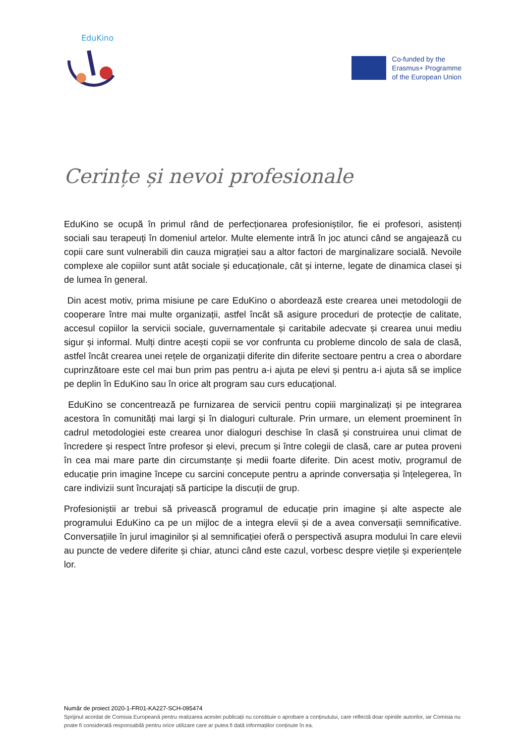EduKino
Co-funded by the
Erasmus+ Programme
of the European Union
Cerințe și nevoi profesionale
EduKino se ocupă în primul rând de perfecționarea profesioniștilor, fie ei profesori, asistenți sociali sau terapeuți în domeniul artelor. Multe elemente intră în joc atunci când se angajează cu copii care sunt vulnerabili din cauza migrației sau a altor factori de marginalizare socială. Nevoile complexe ale copiilor sunt atât sociale și educaționale, cât și interne, legate de dinamica clasei și de lumea în general.
Din acest motiv, prima misiune pe care EduKino o abordează este crearea unei metodologii de cooperare între mai multe organizații, astfel încât să asigure proceduri de protecție de calitate, accesul copiilor la servicii sociale, guvernamentale și caritabile adecvate și crearea unui mediu sigur și informal. Mulți dintre acești copii se vor confrunta cu probleme dincolo de sala de clasă, astfel încât crearea unei rețele de organizații diferite din diferite sectoare pentru a crea o abordare cuprinzătoare este cel mai bun prim pas pentru a-i ajuta pe elevi și pentru a-i ajuta să se implice pe deplin în EduKino sau în orice alt program sau curs educațional.
EduKino se concentrează pe furnizarea de servicii pentru copiii marginalizați și pe integrarea acestora în comunități mai largi și în dialoguri culturale. Prin urmare, un element proeminent în cadrul metodologiei este crearea unor dialoguri deschise în clasă și construirea unui climat de încredere și respect între profesor și elevi, precum și între colegii de clasă, care ar putea proveni în cea mai mare parte din circumstanțe și medii foarte diferite. Din acest motiv, programul de educație prin imagine începe cu sarcini concepute pentru a aprinde conversația și înțelegerea, în care indivizii sunt încurajați să participe la discuții de grup.
Profesioniștii ar trebui să privească programul de educație prin imagine și alte aspecte ale programului EduKino ca pe un mijloc de a integra elevii și de a avea conversații semnificative. Conversațiile în jurul imaginilor și al semnificației oferă o perspectivă asupra modului în care elevii au puncte de vedere diferite și chiar, atunci când este cazul, vorbesc despre viețile și experiențele lor.
Număr de proiect 2020-1-FR01-KA227-SCH-095474
Sprijinul acordat de Comisia Europeană pentru realizarea acestei publicații nu constituie o aprobare a conținutului, care reflectă doar opiniile autorilor, iar Comisia nu poate fi considerată responsabilă pentru orice utilizare care ar putea fi dată informațiilor conținute în ea.